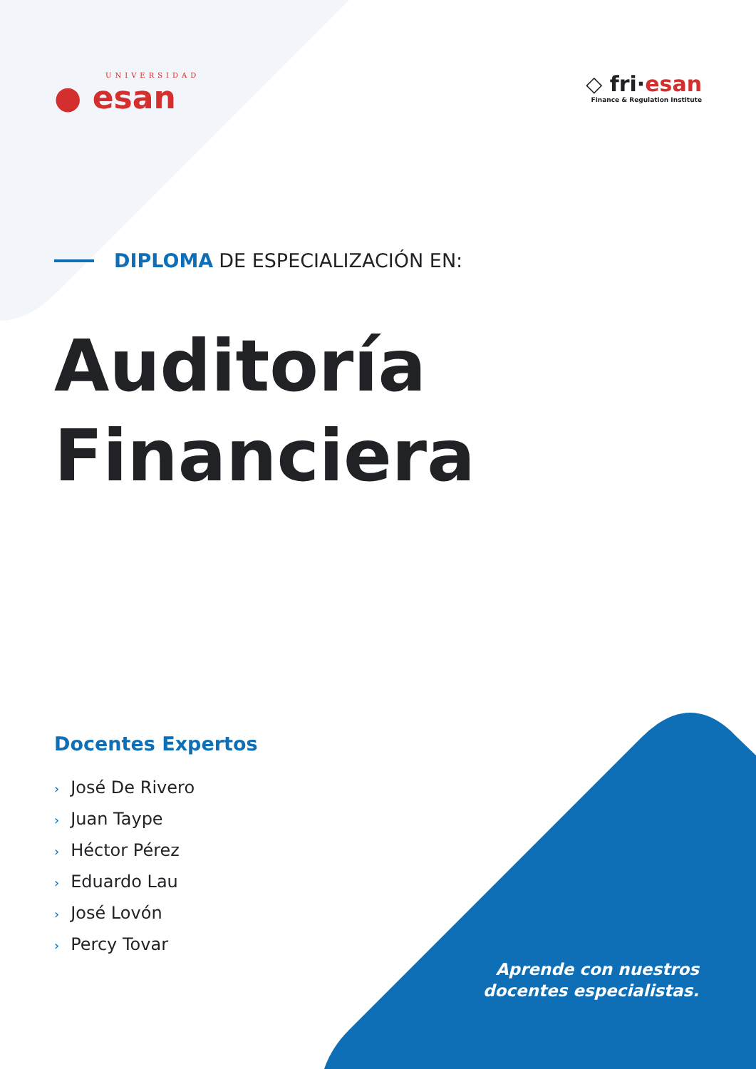UNIVERSIDAD
● esan
◇ fri·esan
Finance & Regulation Institute
DIPLOMA DE ESPECIALIZACIÓN EN:
Auditoría
Financiera
Docentes Expertos
› José De Rivero
› Juan Taype
› Héctor Pérez
› Eduardo Lau
› José Lovón
› Percy Tovar
Aprende con nuestros
docentes especialistas.